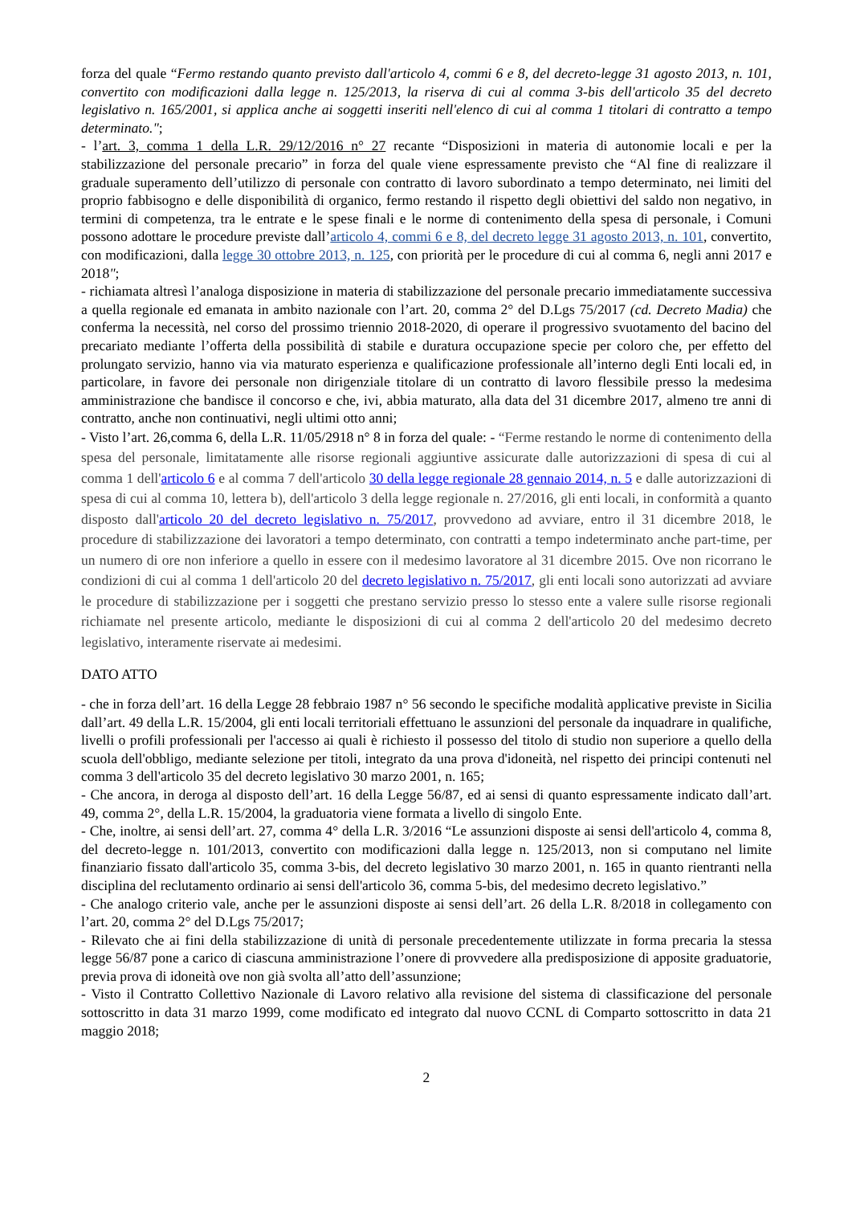forza del quale “Fermo restando quanto previsto dall'articolo 4, commi 6 e 8, del decreto-legge 31 agosto 2013, n. 101, convertito con modificazioni dalla legge n. 125/2013, la riserva di cui al comma 3-bis dell'articolo 35 del decreto legislativo n. 165/2001, si applica anche ai soggetti inseriti nell'elenco di cui al comma 1 titolari di contratto a tempo determinato.";
- l’art. 3, comma 1 della L.R. 29/12/2016 n° 27 recante “Disposizioni in materia di autonomie locali e per la stabilizzazione del personale precario” in forza del quale viene espressamente previsto che “Al fine di realizzare il graduale superamento dell’utilizzo di personale con contratto di lavoro subordinato a tempo determinato, nei limiti del proprio fabbisogno e delle disponibilità di organico, fermo restando il rispetto degli obiettivi del saldo non negativo, in termini di competenza, tra le entrate e le spese finali e le norme di contenimento della spesa di personale, i Comuni possono adottare le procedure previste dall’articolo 4, commi 6 e 8, del decreto legge 31 agosto 2013, n. 101, convertito, con modificazioni, dalla legge 30 ottobre 2013, n. 125, con priorità per le procedure di cui al comma 6, negli anni 2017 e 2018";
- richiamata altresì l’analoga disposizione in materia di stabilizzazione del personale precario immediatamente successiva a quella regionale ed emanata in ambito nazionale con l’art. 20, comma 2° del D.Lgs 75/2017 (cd. Decreto Madia) che conferma la necessità, nel corso del prossimo triennio 2018-2020, di operare il progressivo svuotamento del bacino del precariato mediante l’offerta della possibilità di stabile e duratura occupazione specie per coloro che, per effetto del prolungato servizio, hanno via via maturato esperienza e qualificazione professionale all’interno degli Enti locali ed, in particolare, in favore dei personale non dirigenziale titolare di un contratto di lavoro flessibile presso la medesima amministrazione che bandisce il concorso e che, ivi, abbia maturato, alla data del 31 dicembre 2017, almeno tre anni di contratto, anche non continuativi, negli ultimi otto anni;
- Visto l’art. 26,comma 6, della L.R. 11/05/2918 n° 8 in forza del quale: - “Ferme restando le norme di contenimento della spesa del personale, limitatamente alle risorse regionali aggiuntive assicurate dalle autorizzazioni di spesa di cui al comma 1 dell'articolo 6 e al comma 7 dell'articolo 30 della legge regionale 28 gennaio 2014, n. 5 e dalle autorizzazioni di spesa di cui al comma 10, lettera b), dell'articolo 3 della legge regionale n. 27/2016, gli enti locali, in conformità a quanto disposto dall'articolo 20 del decreto legislativo n. 75/2017, provvedono ad avviare, entro il 31 dicembre 2018, le procedure di stabilizzazione dei lavoratori a tempo determinato, con contratti a tempo indeterminato anche part-time, per un numero di ore non inferiore a quello in essere con il medesimo lavoratore al 31 dicembre 2015. Ove non ricorrano le condizioni di cui al comma 1 dell'articolo 20 del decreto legislativo n. 75/2017, gli enti locali sono autorizzati ad avviare le procedure di stabilizzazione per i soggetti che prestano servizio presso lo stesso ente a valere sulle risorse regionali richiamate nel presente articolo, mediante le disposizioni di cui al comma 2 dell'articolo 20 del medesimo decreto legislativo, interamente riservate ai medesimi.
DATO ATTO
- che in forza dell’art. 16 della Legge 28 febbraio 1987 n° 56 secondo le specifiche modalità applicative previste in Sicilia dall’art. 49 della L.R. 15/2004, gli enti locali territoriali effettuano le assunzioni del personale da inquadrare in qualifiche, livelli o profili professionali per l'accesso ai quali è richiesto il possesso del titolo di studio non superiore a quello della scuola dell'obbligo, mediante selezione per titoli, integrato da una prova d'idoneità, nel rispetto dei principi contenuti nel comma 3 dell'articolo 35 del decreto legislativo 30 marzo 2001, n. 165;
- Che ancora, in deroga al disposto dell’art. 16 della Legge 56/87, ed ai sensi di quanto espressamente indicato dall’art. 49, comma 2°, della L.R. 15/2004, la graduatoria viene formata a livello di singolo Ente.
- Che, inoltre, ai sensi dell’art. 27, comma 4° della L.R. 3/2016 “Le assunzioni disposte ai sensi dell'articolo 4, comma 8, del decreto-legge n. 101/2013, convertito con modificazioni dalla legge n. 125/2013, non si computano nel limite finanziario fissato dall'articolo 35, comma 3-bis, del decreto legislativo 30 marzo 2001, n. 165 in quanto rientranti nella disciplina del reclutamento ordinario ai sensi dell'articolo 36, comma 5-bis, del medesimo decreto legislativo.”
- Che analogo criterio vale, anche per le assunzioni disposte ai sensi dell’art. 26 della L.R. 8/2018 in collegamento con l’art. 20, comma 2° del D.Lgs 75/2017;
- Rilevato che ai fini della stabilizzazione di unità di personale precedentemente utilizzate in forma precaria la stessa legge 56/87 pone a carico di ciascuna amministrazione l’onere di provvedere alla predisposizione di apposite graduatorie, previa prova di idoneità ove non già svolta all’atto dell’assunzione;
- Visto il Contratto Collettivo Nazionale di Lavoro relativo alla revisione del sistema di classificazione del personale sottoscritto in data 31 marzo 1999, come modificato ed integrato dal nuovo CCNL di Comparto sottoscritto in data 21 maggio 2018;
2